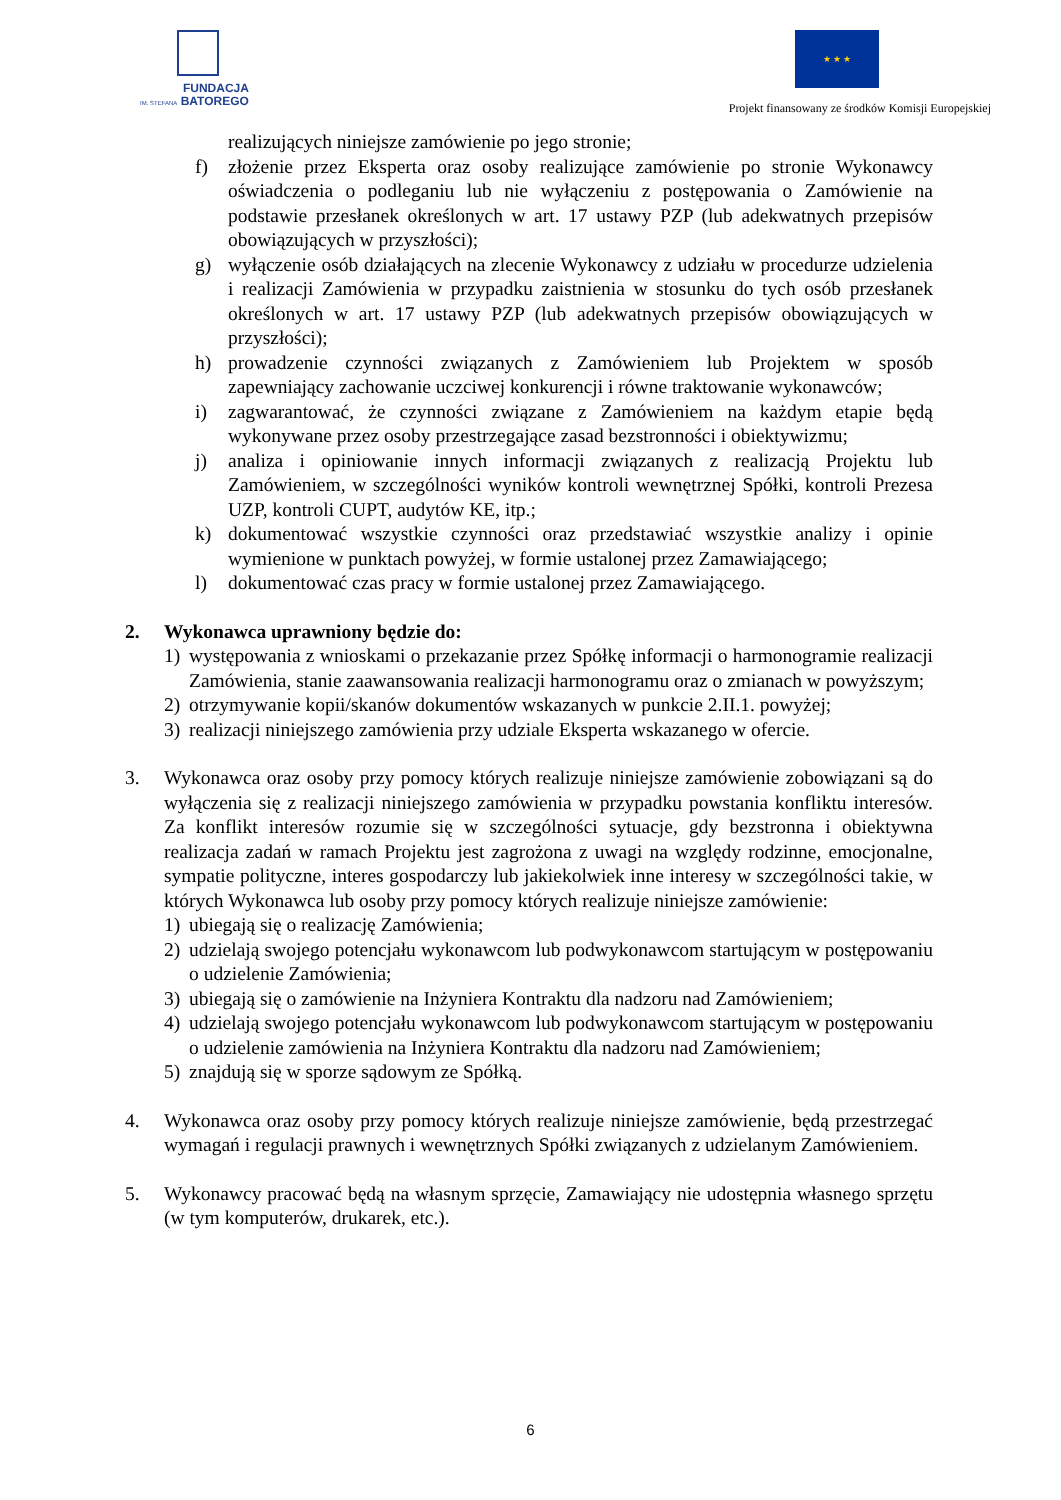FUNDACJA
IM. STEFANA BATOREGO
★ ★ ★
Projekt finansowany ze środków Komisji Europejskiej
realizujących niniejsze zamówienie po jego stronie;
f) złożenie przez Eksperta oraz osoby realizujące zamówienie po stronie Wykonawcy oświadczenia o podleganiu lub nie wyłączeniu z postępowania o Zamówienie na podstawie przesłanek określonych w art. 17 ustawy PZP (lub adekwatnych przepisów obowiązujących w przyszłości);
g) wyłączenie osób działających na zlecenie Wykonawcy z udziału w procedurze udzielenia i realizacji Zamówienia w przypadku zaistnienia w stosunku do tych osób przesłanek określonych w art. 17 ustawy PZP (lub adekwatnych przepisów obowiązujących w przyszłości);
h) prowadzenie czynności związanych z Zamówieniem lub Projektem w sposób zapewniający zachowanie uczciwej konkurencji i równe traktowanie wykonawców;
i) zagwarantować, że czynności związane z Zamówieniem na każdym etapie będą wykonywane przez osoby przestrzegające zasad bezstronności i obiektywizmu;
j) analiza i opiniowanie innych informacji związanych z realizacją Projektu lub Zamówieniem, w szczególności wyników kontroli wewnętrznej Spółki, kontroli Prezesa UZP, kontroli CUPT, audytów KE, itp.;
k) dokumentować wszystkie czynności oraz przedstawiać wszystkie analizy i opinie wymienione w punktach powyżej, w formie ustalonej przez Zamawiającego;
l) dokumentować czas pracy w formie ustalonej przez Zamawiającego.
2. Wykonawca uprawniony będzie do:
1) występowania z wnioskami o przekazanie przez Spółkę informacji o harmonogramie realizacji Zamówienia, stanie zaawansowania realizacji harmonogramu oraz o zmianach w powyższym;
2) otrzymywanie kopii/skanów dokumentów wskazanych w punkcie 2.II.1. powyżej;
3) realizacji niniejszego zamówienia przy udziale Eksperta wskazanego w ofercie.
3. Wykonawca oraz osoby przy pomocy których realizuje niniejsze zamówienie zobowiązani są do wyłączenia się z realizacji niniejszego zamówienia w przypadku powstania konfliktu interesów. Za konflikt interesów rozumie się w szczególności sytuacje, gdy bezstronna i obiektywna realizacja zadań w ramach Projektu jest zagrożona z uwagi na względy rodzinne, emocjonalne, sympatie polityczne, interes gospodarczy lub jakiekolwiek inne interesy w szczególności takie, w których Wykonawca lub osoby przy pomocy których realizuje niniejsze zamówienie:
1) ubiegają się o realizację Zamówienia;
2) udzielają swojego potencjału wykonawcom lub podwykonawcom startującym w postępowaniu o udzielenie Zamówienia;
3) ubiegają się o zamówienie na Inżyniera Kontraktu dla nadzoru nad Zamówieniem;
4) udzielają swojego potencjału wykonawcom lub podwykonawcom startującym w postępowaniu o udzielenie zamówienia na Inżyniera Kontraktu dla nadzoru nad Zamówieniem;
5) znajdują się w sporze sądowym ze Spółką.
4. Wykonawca oraz osoby przy pomocy których realizuje niniejsze zamówienie, będą przestrzegać wymagań i regulacji prawnych i wewnętrznych Spółki związanych z udzielanym Zamówieniem.
5. Wykonawcy pracować będą na własnym sprzęcie, Zamawiający nie udostępnia własnego sprzętu (w tym komputerów, drukarek, etc.).
6